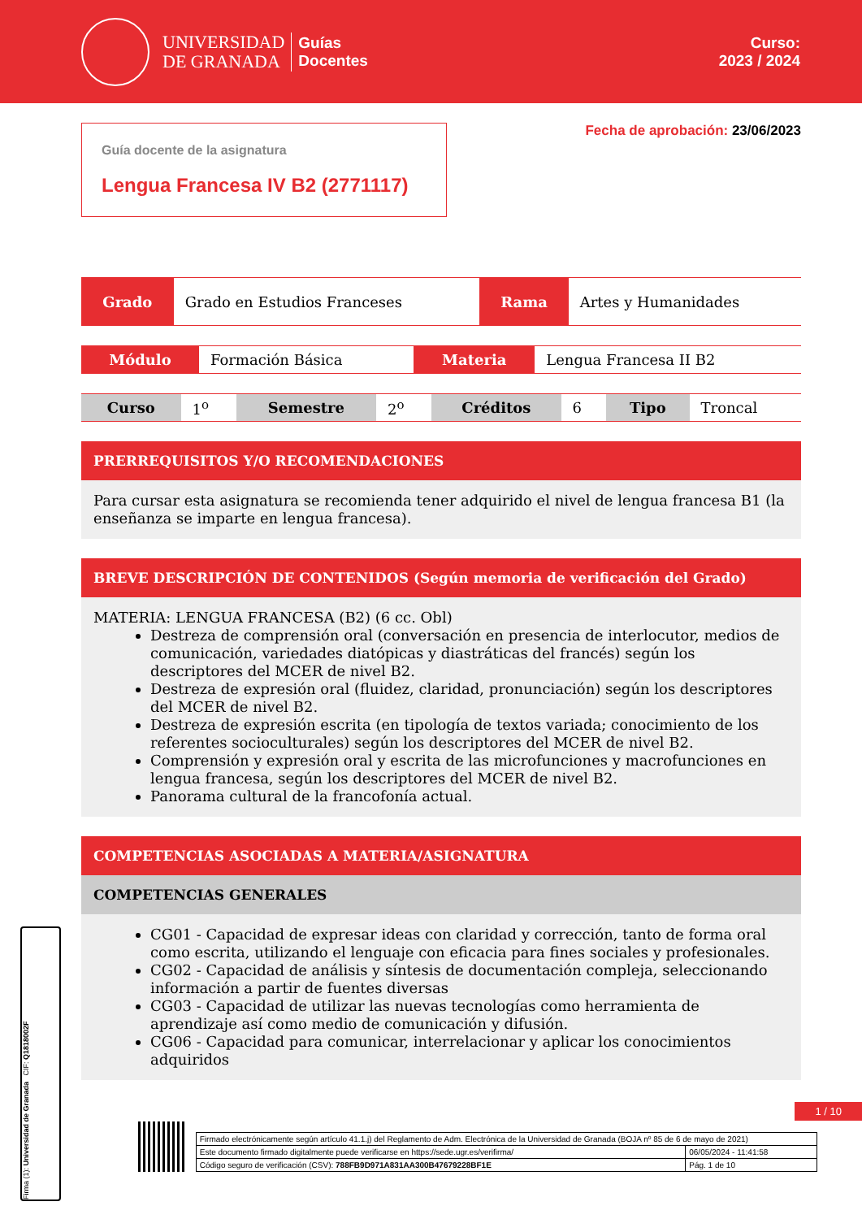UNIVERSIDAD
DE GRANADA
Guías
Docentes
Curso:
2023 / 2024
Guía docente de la asignatura
Lengua Francesa IV B2 (2771117)
Fecha de aprobación: 23/06/2023
| Grado | Grado en Estudios Franceses | Rama | Artes y Humanidades |
| Módulo | Formación Básica | Materia | Lengua Francesa II B2 |
| Curso | 1<sup>o</sup> | Semestre | 2<sup>o</sup> | Créditos | 6 | Tipo | Troncal |
PRERREQUISITOS Y/O RECOMENDACIONES
Para cursar esta asignatura se recomienda tener adquirido el nivel de lengua francesa B1 (la enseñanza se imparte en lengua francesa).
BREVE DESCRIPCIÓN DE CONTENIDOS (Según memoria de verificación del Grado)
MATERIA: LENGUA FRANCESA (B2) (6 cc. Obl)
Destreza de comprensión oral (conversación en presencia de interlocutor, medios de comunicación, variedades diatópicas y diastráticas del francés) según los descriptores del MCER de nivel B2.
Destreza de expresión oral (fluidez, claridad, pronunciación) según los descriptores del MCER de nivel B2.
Destreza de expresión escrita (en tipología de textos variada; conocimiento de los referentes socioculturales) según los descriptores del MCER de nivel B2.
Comprensión y expresión oral y escrita de las microfunciones y macrofunciones en lengua francesa, según los descriptores del MCER de nivel B2.
Panorama cultural de la francofonía actual.
COMPETENCIAS ASOCIADAS A MATERIA/ASIGNATURA
COMPETENCIAS GENERALES
CG01 - Capacidad de expresar ideas con claridad y corrección, tanto de forma oral como escrita, utilizando el lenguaje con eficacia para fines sociales y profesionales.
CG02 - Capacidad de análisis y síntesis de documentación compleja, seleccionando información a partir de fuentes diversas
CG03 - Capacidad de utilizar las nuevas tecnologías como herramienta de aprendizaje así como medio de comunicación y difusión.
CG06 - Capacidad para comunicar, interrelacionar y aplicar los conocimientos adquiridos
1 / 10
Firma (1): Universidad de Granada CIF: Q1818002F
| Firmado electrónicamente según artículo 41.1.j) del Reglamento de Adm. Electrónica de la Universidad de Granada (BOJA nº 85 de 6 de mayo de 2021) | |
| Este documento firmado digitalmente puede verificarse en https://sede.ugr.es/verifirma/ | 06/05/2024 - 11:41:58 |
| Código seguro de verificación (CSV): 788FB9D971A831AA300B47679228BF1E | Pág. 1 de 10 |